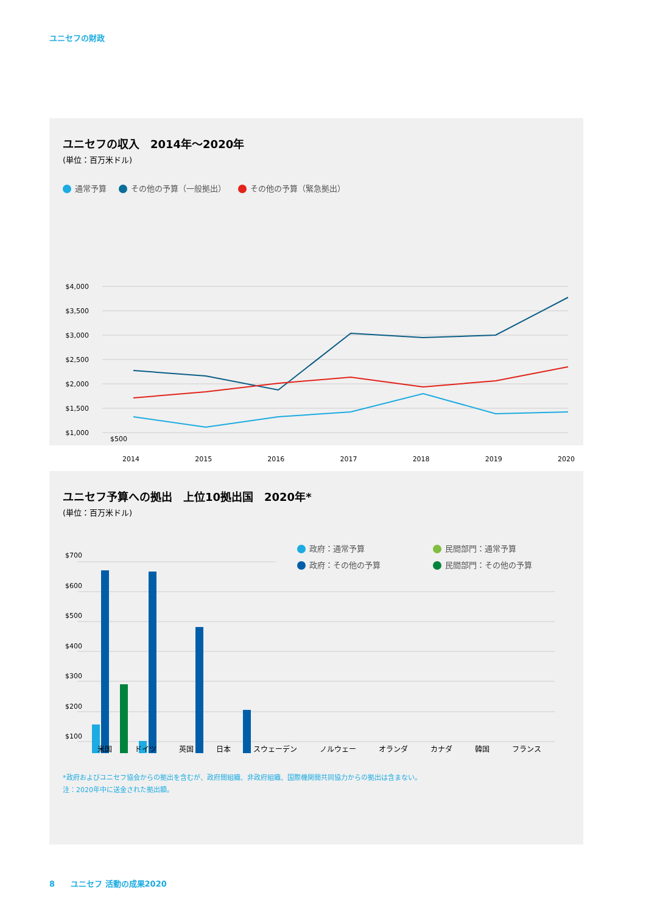ユニセフの財政
ユニセフの収入　2014年〜2020年
(単位：百万米ドル)
通常予算 その他の予算（一般拠出） その他の予算（緊急拠出）
$4,000
$3,500
$3,000
$2,500
$2,000
$1,500
$1,000
$500
2014 2015 2016 2017 2018 2019 2020
ユニセフ予算への拠出　上位10拠出国　2020年*
(単位：百万米ドル)
政府：通常予算 民間部門：通常予算 政府：その他の予算 民間部門：その他の予算
$700
$600
$500
$400
$300
$200
$100
米国 ドイツ 英国 日本 スウェーデン ノルウェー オランダ カナダ 韓国 フランス
*政府およびユニセフ協会からの拠出を含むが、政府間組織、非政府組織、国際機関間共同協力からの拠出は含まない。
注：2020年中に送金された拠出額。
8　　ユニセフ 活動の成果2020